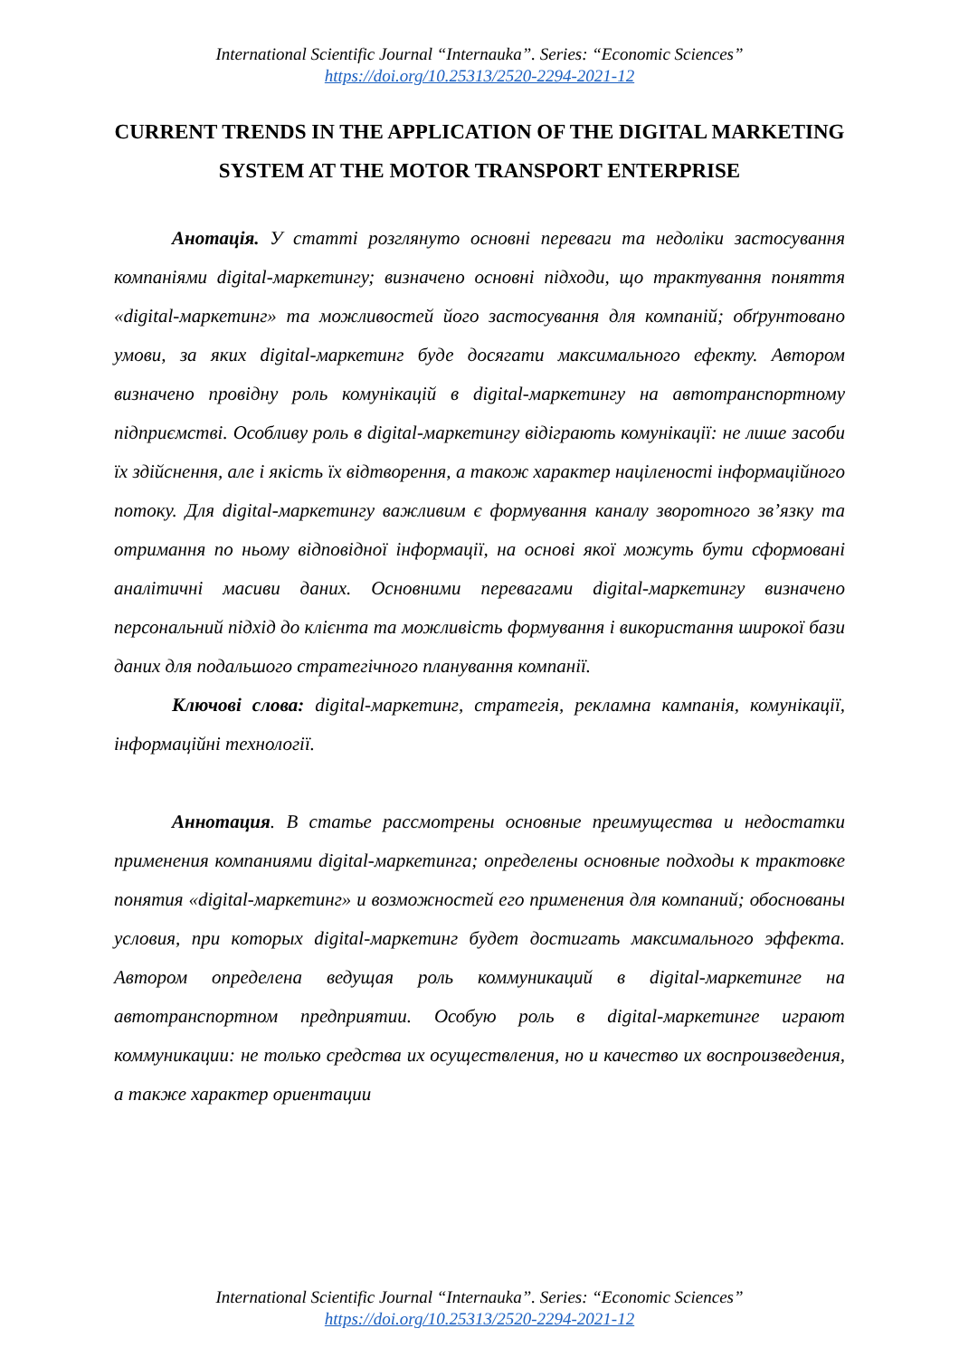International Scientific Journal “Internauka”. Series: “Economic Sciences”
https://doi.org/10.25313/2520-2294-2021-12
CURRENT TRENDS IN THE APPLICATION OF THE DIGITAL MARKETING SYSTEM AT THE MOTOR TRANSPORT ENTERPRISE
Анотація. У статті розглянуто основні переваги та недоліки застосування компаніями digital-маркетингу; визначено основні підходи, що трактування поняття «digital-маркетинг» та можливостей його застосування для компаній; обґрунтовано умови, за яких digital-маркетинг буде досягати максимального ефекту. Автором визначено провідну роль комунікацій в digital-маркетингу на автотранспортному підприємстві. Особливу роль в digital-маркетингу відіграють комунікації: не лише засоби їх здійснення, але і якість їх відтворення, а також характер націленості інформаційного потоку. Для digital-маркетингу важливим є формування каналу зворотного зв’язку та отримання по ньому відповідної інформації, на основі якої можуть бути сформовані аналітичні масиви даних. Основними перевагами digital-маркетингу визначено персональний підхід до клієнта та можливість формування і використання широкої бази даних для подальшого стратегічного планування компанії.
Ключові слова: digital-маркетинг, стратегія, рекламна кампанія, комунікації, інформаційні технології.
Аннотация. В статье рассмотрены основные преимущества и недостатки применения компаниями digital-маркетинга; определены основные подходы к трактовке понятия «digital-маркетинг» и возможностей его применения для компаний; обоснованы условия, при которых digital-маркетинг будет достигать максимального эффекта. Автором определена ведущая роль коммуникаций в digital-маркетинге на автотранспортном предприятии. Особую роль в digital-маркетинге играют коммуникации: не только средства их осуществления, но и качество их воспроизведения, а также характер ориентации
International Scientific Journal “Internauka”. Series: “Economic Sciences”
https://doi.org/10.25313/2520-2294-2021-12